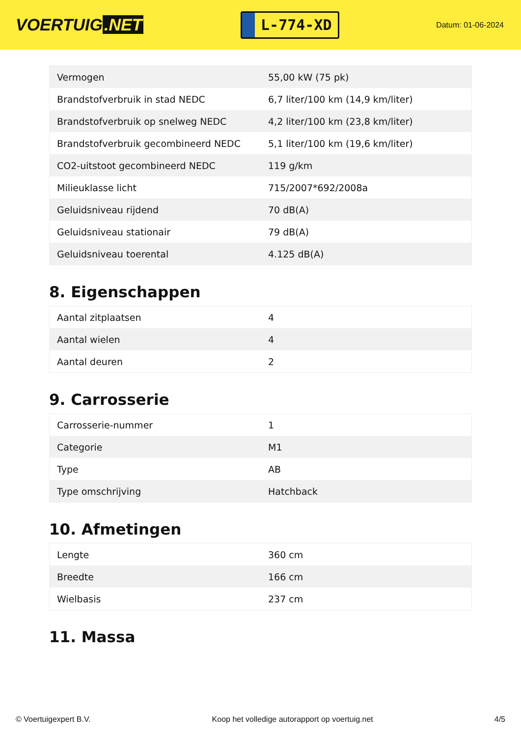VOERTUIG.NET
L-774-XD
Datum: 01-06-2024
| Vermogen | 55,00 kW (75 pk) |
| Brandstofverbruik in stad NEDC | 6,7 liter/100 km (14,9 km/liter) |
| Brandstofverbruik op snelweg NEDC | 4,2 liter/100 km (23,8 km/liter) |
| Brandstofverbruik gecombineerd NEDC | 5,1 liter/100 km (19,6 km/liter) |
| CO2-uitstoot gecombineerd NEDC | 119 g/km |
| Milieuklasse licht | 715/2007*692/2008a |
| Geluidsniveau rijdend | 70 dB(A) |
| Geluidsniveau stationair | 79 dB(A) |
| Geluidsniveau toerental | 4.125 dB(A) |
8. Eigenschappen
| Aantal zitplaatsen | 4 |
| Aantal wielen | 4 |
| Aantal deuren | 2 |
9. Carrosserie
| Carrosserie-nummer | 1 |
| Categorie | M1 |
| Type | AB |
| Type omschrijving | Hatchback |
10. Afmetingen
| Lengte | 360 cm |
| Breedte | 166 cm |
| Wielbasis | 237 cm |
11. Massa
© Voertuigexpert B.V. Koop het volledige autorapport op voertuig.net 4/5